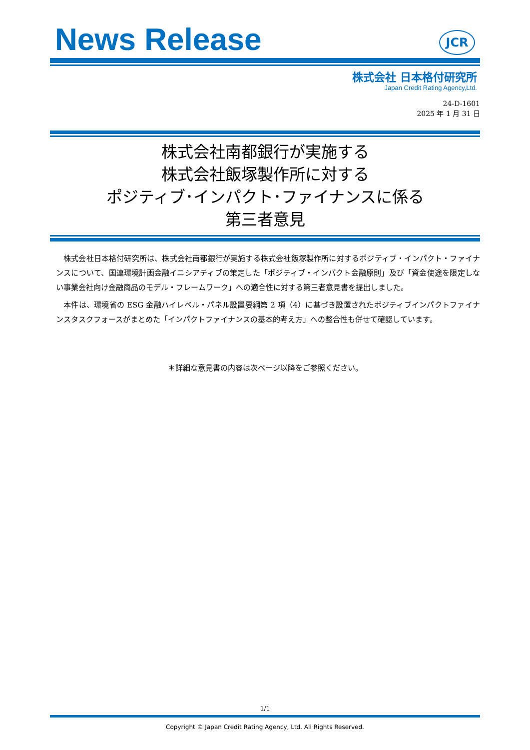News Release
JCR
株式会社 日本格付研究所
Japan Credit Rating Agency,Ltd.
24-D-1601
2025 年 1 月 31 日
株式会社南都銀行が実施する
株式会社飯塚製作所に対する
ポジティブ･インパクト･ファイナンスに係る
第三者意見
株式会社日本格付研究所は、株式会社南都銀行が実施する株式会社飯塚製作所に対するポジティブ・インパクト・ファイナンスについて、国連環境計画金融イニシアティブの策定した「ポジティブ・インパクト金融原則」及び「資金使途を限定しない事業会社向け金融商品のモデル・フレームワーク」への適合性に対する第三者意見書を提出しました。
本件は、環境省の ESG 金融ハイレベル・パネル設置要綱第 2 項（4）に基づき設置されたポジティブインパクトファイナンスタスクフォースがまとめた「インパクトファイナンスの基本的考え方」への整合性も併せて確認しています。
＊詳細な意見書の内容は次ページ以降をご参照ください。
1/1
Copyright © Japan Credit Rating Agency, Ltd. All Rights Reserved.